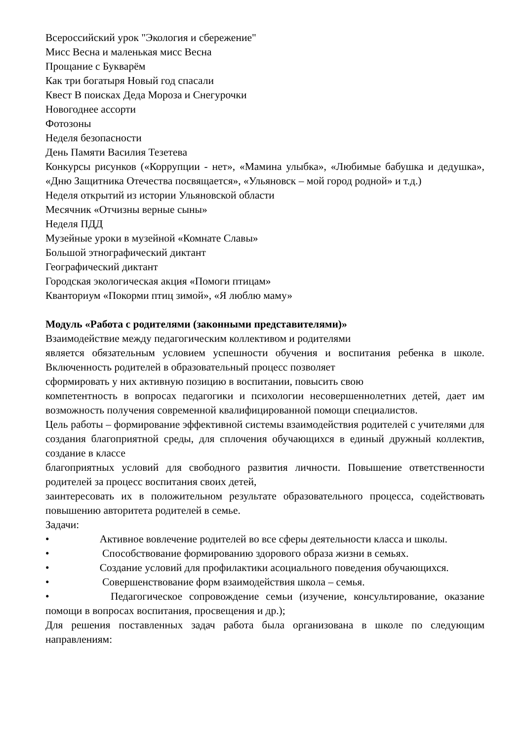Всероссийский урок "Экология и сбережение"
Мисс Весна и маленькая мисс Весна
Прощание с Букварём
Как три богатыря Новый год спасали
Квест В поисках Деда Мороза и Снегурочки
Новогоднее ассорти
Фотозоны
Неделя безопасности
День Памяти Василия Тезетева
Конкурсы рисунков («Коррупции - нет», «Мамина улыбка», «Любимые бабушка и дедушка», «Дню Защитника Отечества посвящается», «Ульяновск – мой город родной» и т.д.)
Неделя открытий из истории Ульяновской области
Месячник «Отчизны верные сыны»
Неделя ПДД
Музейные уроки в музейной «Комнате Славы»
Большой этнографический диктант
Географический диктант
Городская экологическая акция «Помоги птицам»
Кванториум «Покорми птиц зимой», «Я люблю маму»
Модуль «Работа с родителями (законными представителями)»
Взаимодействие между педагогическим коллективом и родителями
является обязательным условием успешности обучения и воспитания ребенка в школе. Включенность родителей в образовательный процесс позволяет
сформировать у них активную позицию в воспитании, повысить свою
компетентность в вопросах педагогики и психологии несовершеннолетних детей, дает им возможность получения современной квалифицированной помощи специалистов.
Цель работы – формирование эффективной системы взаимодействия родителей с учителями для создания благоприятной среды, для сплочения обучающихся в единый дружный коллектив, создание в классе
благоприятных условий для свободного развития личности. Повышение ответственности родителей за процесс воспитания своих детей,
заинтересовать их в положительном результате образовательного процесса, содействовать повышению авторитета родителей в семье.
Задачи:
•      Активное вовлечение родителей во все сферы деятельности класса и школы.
•      Способствование формированию здорового образа жизни в семьях.
•      Создание условий для профилактики асоциального поведения обучающихся.
•      Совершенствование форм взаимодействия школа – семья.
•      Педагогическое сопровождение семьи (изучение, консультирование, оказание помощи в вопросах воспитания, просвещения и др.);
Для решения поставленных задач работа была организована в школе по следующим направлениям: